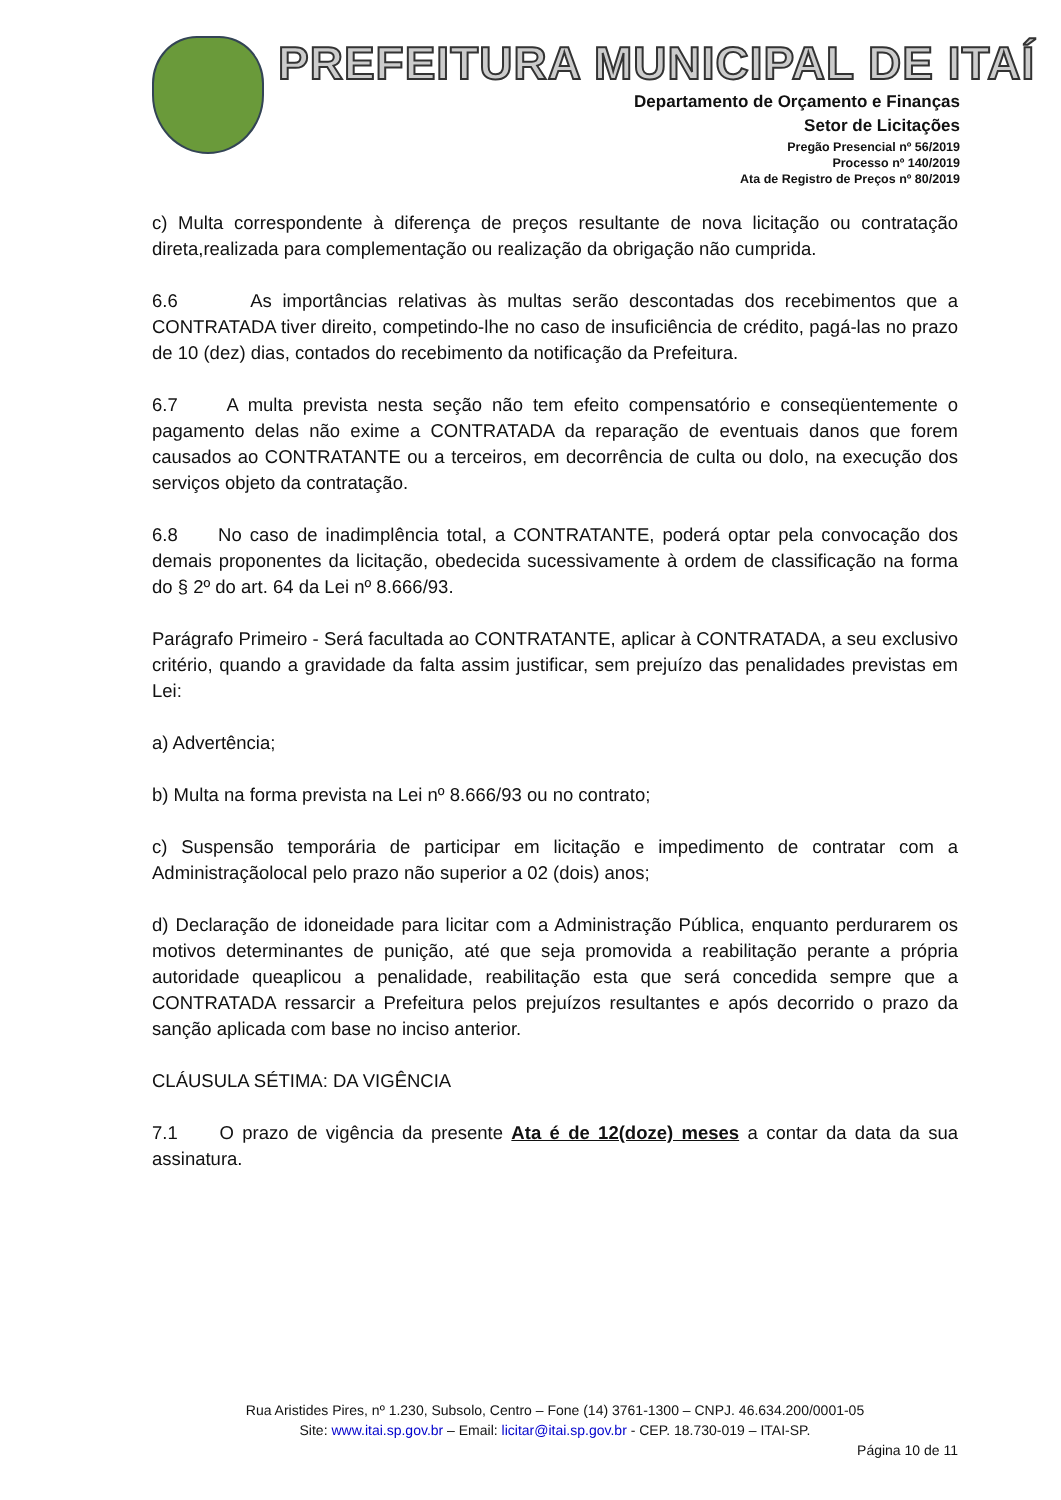PREFEITURA MUNICIPAL DE ITAÍ
Departamento de Orçamento e Finanças
Setor de Licitações
Pregão Presencial nº 56/2019
Processo nº 140/2019
Ata de Registro de Preços nº 80/2019
c) Multa correspondente à diferença de preços resultante de nova licitação ou contratação direta,realizada para complementação ou realização da obrigação não cumprida.
6.6 As importâncias relativas às multas serão descontadas dos recebimentos que a CONTRATADA tiver direito, competindo-lhe no caso de insuficiência de crédito, pagá-las no prazo de 10 (dez) dias, contados do recebimento da notificação da Prefeitura.
6.7 A multa prevista nesta seção não tem efeito compensatório e conseqüentemente o pagamento delas não exime a CONTRATADA da reparação de eventuais danos que forem causados ao CONTRATANTE ou a terceiros, em decorrência de culta ou dolo, na execução dos serviços objeto da contratação.
6.8 No caso de inadimplência total, a CONTRATANTE, poderá optar pela convocação dos demais proponentes da licitação, obedecida sucessivamente à ordem de classificação na forma do § 2º do art. 64 da Lei nº 8.666/93.
Parágrafo Primeiro - Será facultada ao CONTRATANTE, aplicar à CONTRATADA, a seu exclusivo critério, quando a gravidade da falta assim justificar, sem prejuízo das penalidades previstas em Lei:
a) Advertência;
b) Multa na forma prevista na Lei nº 8.666/93 ou no contrato;
c) Suspensão temporária de participar em licitação e impedimento de contratar com a Administraçãolocal pelo prazo não superior a 02 (dois) anos;
d) Declaração de idoneidade para licitar com a Administração Pública, enquanto perdurarem os motivos determinantes de punição, até que seja promovida a reabilitação perante a própria autoridade queaplicou a penalidade, reabilitação esta que será concedida sempre que a CONTRATADA ressarcir a Prefeitura pelos prejuízos resultantes e após decorrido o prazo da sanção aplicada com base no inciso anterior.
CLÁUSULA SÉTIMA: DA VIGÊNCIA
7.1 O prazo de vigência da presente Ata é de 12(doze) meses a contar da data da sua assinatura.
Rua Aristides Pires, nº 1.230, Subsolo, Centro – Fone (14) 3761-1300 – CNPJ. 46.634.200/0001-05
Site: www.itai.sp.gov.br – Email: licitar@itai.sp.gov.br - CEP. 18.730-019 – ITAI-SP.
Página 10 de 11